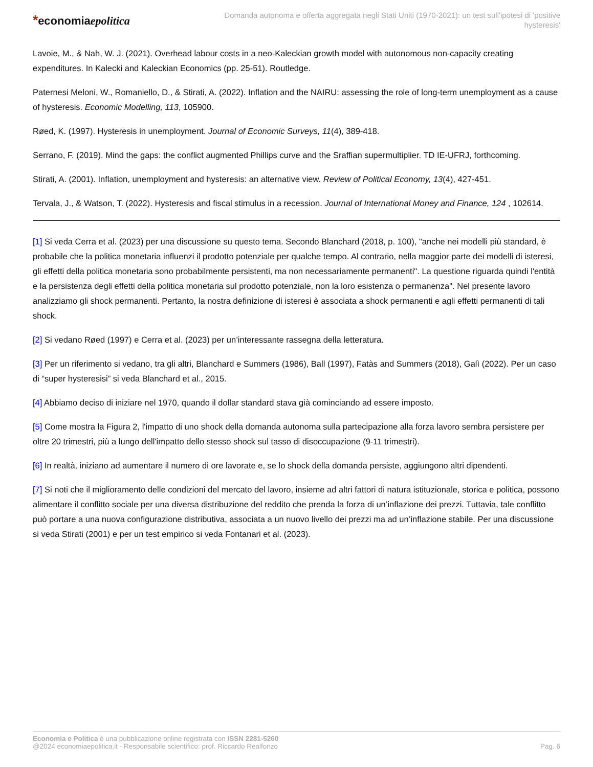*economiaepolitica
Domanda autonoma e offerta aggregata negli Stati Uniti (1970-2021): un test sull'ipotesi di 'positive hysteresis'
Lavoie, M., & Nah, W. J. (2021). Overhead labour costs in a neo-Kaleckian growth model with autonomous non-capacity creating expenditures. In Kalecki and Kaleckian Economics (pp. 25-51). Routledge.
Paternesi Meloni, W., Romaniello, D., & Stirati, A. (2022). Inflation and the NAIRU: assessing the role of long-term unemployment as a cause of hysteresis. Economic Modelling, 113, 105900.
Røed, K. (1997). Hysteresis in unemployment. Journal of Economic Surveys, 11(4), 389-418.
Serrano, F. (2019). Mind the gaps: the conflict augmented Phillips curve and the Sraffian supermultiplier. TD IE-UFRJ, forthcoming.
Stirati, A. (2001). Inflation, unemployment and hysteresis: an alternative view. Review of Political Economy, 13(4), 427-451.
Tervala, J., & Watson, T. (2022). Hysteresis and fiscal stimulus in a recession. Journal of International Money and Finance, 124 , 102614.
[1] Si veda Cerra et al. (2023) per una discussione su questo tema. Secondo Blanchard (2018, p. 100), "anche nei modelli più standard, è probabile che la politica monetaria influenzi il prodotto potenziale per qualche tempo. Al contrario, nella maggior parte dei modelli di isteresi, gli effetti della politica monetaria sono probabilmente persistenti, ma non necessariamente permanenti". La questione riguarda quindi l'entità e la persistenza degli effetti della politica monetaria sul prodotto potenziale, non la loro esistenza o permanenza". Nel presente lavoro analizziamo gli shock permanenti. Pertanto, la nostra definizione di isteresi è associata a shock permanenti e agli effetti permanenti di tali shock.
[2] Si vedano Røed (1997) e Cerra et al. (2023) per un’interessante rassegna della letteratura.
[3] Per un riferimento si vedano, tra gli altri, Blanchard e Summers (1986), Ball (1997), Fatàs and Summers (2018), Galì (2022). Per un caso di “super hysteresisi” si veda Blanchard et al., 2015.
[4] Abbiamo deciso di iniziare nel 1970, quando il dollar standard stava già cominciando ad essere imposto.
[5] Come mostra la Figura 2, l'impatto di uno shock della domanda autonoma sulla partecipazione alla forza lavoro sembra persistere per oltre 20 trimestri, più a lungo dell'impatto dello stesso shock sul tasso di disoccupazione (9-11 trimestri).
[6] In realtà, iniziano ad aumentare il numero di ore lavorate e, se lo shock della domanda persiste, aggiungono altri dipendenti.
[7] Si noti che il miglioramento delle condizioni del mercato del lavoro, insieme ad altri fattori di natura istituzionale, storica e politica, possono alimentare il conflitto sociale per una diversa distribuzione del reddito che prenda la forza di un’inflazione dei prezzi. Tuttavia, tale conflitto può portare a una nuova configurazione distributiva, associata a un nuovo livello dei prezzi ma ad un’inflazione stabile. Per una discussione si veda Stirati (2001) e per un test empirico si veda Fontanari et al. (2023).
Economia e Politica è una pubblicazione online registrata con ISSN 2281-5260
@2024 economiaepolitica.it - Responsabile scientifico: prof. Riccardo Realfonzo
Pag. 6